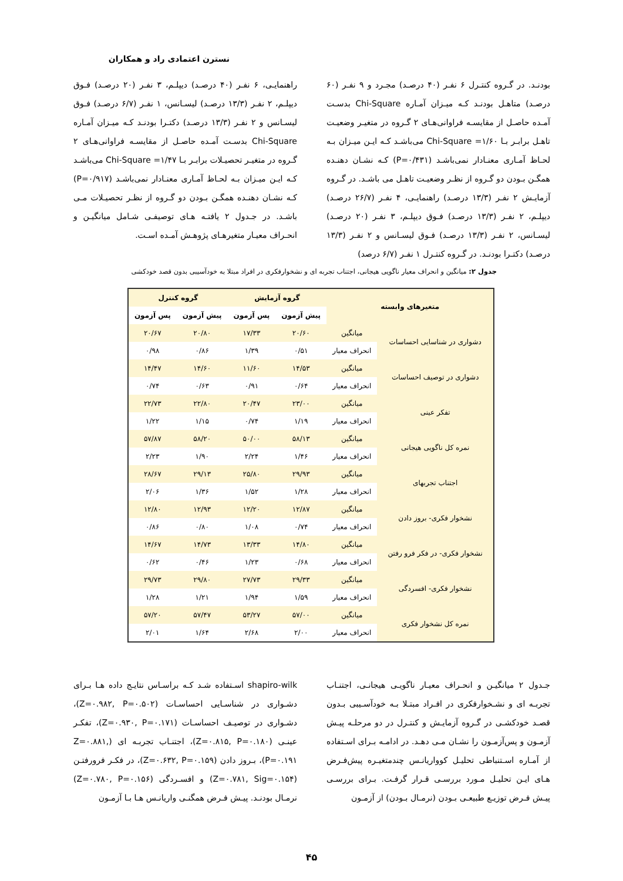نسترن اعتمادی راد و همکاران
بودنـد. در گـروه کنتـرل ۶ نفـر (۴۰ درصـد) مجـرد و ۹ نفـر (۶۰ درصـد) متاهـل بودنـد کـه میـزان آمـاره Chi-Square بدسـت آمـده حاصـل از مقایسـه فراوانی‌هـای ۲ گـروه در متغیـر وضعیـت تاهـل برابـر بـا ۱/۶۰= Chi-Square می‌باشـد کـه ایـن میـزان بـه لحـاظ آمـاری معنـادار نمی‌باشـد (P=۰/۴۳۱) کـه نشـان دهنـده همگـن بـودن دو گـروه از نظـر وضعیـت تاهـل می باشـد. در گـروه آزمایـش ۲ نفـر (۱۳/۳ درصـد) راهنمایـی، ۴ نفـر (۲۶/۷ درصـد) دیپلـم، ۲ نفـر (۱۳/۳ درصـد) فـوق دیپلـم، ۳ نفـر (۲۰ درصـد) لیسـانس، ۲ نفـر (۱۳/۳ درصـد) فـوق لیسـانس و ۲ نفـر (۱۳/۳ درصـد) دکتـرا بودنـد. در گـروه کنتـرل ۱ نفـر (۶/۷ درصد)
راهنمایـی، ۶ نفـر (۴۰ درصـد) دیپلـم، ۳ نفـر (۲۰ درصـد) فـوق دیپلـم، ۲ نفـر (۱۳/۳ درصـد) لیسـانس، ۱ نفـر (۶/۷ درصـد) فـوق لیسـانس و ۲ نفـر (۱۳/۳ درصـد) دکتـرا بودنـد کـه میـزان آمـاره Chi-Square بدسـت آمـده حاصـل از مقایسـه فراوانی‌هـای ۲ گـروه در متغیـر تحصیـلات برابـر بـا ۱/۴۷= Chi-Square می‌باشـد کـه ایـن میـزان بـه لحـاظ آمـاری معنـادار نمی‌باشـد (P=۰/۹۱۷) کـه نشـان دهنـده همگـن بـودن دو گـروه از نظـر تحصیـلات مـی باشـد. در جـدول ۲ یافتـه هـای توصیفـی شـامل میانگیـن و انحـراف معیـار متغیرهـای پژوهـش آمـده اسـت.
جدول ۲: میانگین و انحراف معیار ناگویی هیجانی، اجتناب تجربه ای و نشخوارفکری در افراد مبتلا به خودآسیبی بدون قصد خودکشی
| متغیرهای وابسته | | گروه آزمایش | | گروه کنترل | |
| --- | --- | --- | --- | --- | --- |
| | | پیش آزمون | پس آزمون | پیش آزمون | پس آزمون |
| دشواری در شناسایی احساسات | میانگین | ۲۰/۶۰ | ۱۷/۳۳ | ۲۰/۸۰ | ۲۰/۶۷ |
| | انحراف معیار | ۰/۵۱ | ۱/۳۹ | ۰/۸۶ | ۰/۹۸ |
| دشواری در توصیف احساسات | میانگین | ۱۴/۵۳ | ۱۱/۶۰ | ۱۴/۶۰ | ۱۴/۴۷ |
| | انحراف معیار | ۰/۶۴ | ۰/۹۱ | ۰/۶۳ | ۰/۷۴ |
| تفکر عینی | میانگین | ۲۳/۰۰ | ۲۰/۴۷ | ۲۲/۸۰ | ۲۲/۷۳ |
| | انحراف معیار | ۱/۱۹ | ۰/۷۴ | ۱/۱۵ | ۱/۲۲ |
| نمره کل ناگویی هیجانی | میانگین | ۵۸/۱۳ | ۵۰/۰۰ | ۵۸/۲۰ | ۵۷/۸۷ |
| | انحراف معیار | ۱/۴۶ | ۲/۲۴ | ۱/۹۰ | ۲/۲۳ |
| اجتناب تجربهای | میانگین | ۲۹/۹۳ | ۲۵/۸۰ | ۲۹/۱۳ | ۲۸/۶۷ |
| | انحراف معیار | ۱/۲۸ | ۱/۵۲ | ۱/۳۶ | ۲/۰۶ |
| نشخوار فکری- بروز دادن | میانگین | ۱۲/۸۷ | ۱۲/۲۰ | ۱۲/۹۳ | ۱۲/۸۰ |
| | انحراف معیار | ۰/۷۴ | ۱/۰۸ | ۰/۸۰ | ۰/۸۶ |
| نشخوار فکری- در فکر فرو رفتن | میانگین | ۱۴/۸۰ | ۱۳/۳۳ | ۱۴/۷۳ | ۱۴/۶۷ |
| | انحراف معیار | ۰/۶۸ | ۱/۲۳ | ۰/۴۶ | ۰/۶۲ |
| نشخوار فکری- افسردگی | میانگین | ۲۹/۳۳ | ۲۷/۷۳ | ۲۹/۸۰ | ۲۹/۷۳ |
| | انحراف معیار | ۱/۵۹ | ۱/۹۴ | ۱/۲۱ | ۱/۲۸ |
| نمره کل نشخوار فکری | میانگین | ۵۷/۰۰ | ۵۳/۲۷ | ۵۷/۴۷ | ۵۷/۲۰ |
| | انحراف معیار | ۲/۰۰ | ۲/۶۸ | ۱/۶۴ | ۲/۰۱ |
جـدول ۲ میانگیـن و انحـراف معیـار ناگویـی هیجانـی، اجتنـاب تجربـه ای و نشـخوارفکری در افـراد مبتـلا بـه خودآسـیبی بـدون قصـد خودکشـی در گـروه آزمایـش و کنتـرل در دو مرحلـه پیـش آزمـون و پس‌آزمـون را نشـان مـی دهـد. در ادامـه بـرای اسـتفاده از آمـاره اسـتنباطی تحلیـل کوواریانـس چندمتغیـره پیش‌فـرض هـای ایـن تحلیـل مـورد بررسـی قـرار گرفـت. بـرای بررسـی پیـش فـرض توزیـع طبیعـی بـودن (نرمـال بـودن) از آزمـون
shapiro-wilk اسـتفاده شـد کـه براسـاس نتایـج داده هـا بـرای دشـواری در شناسـایی احساسـات (Z=۰.۹۸۲, P=۰.۵۰۲)، دشـواری در توصیـف احساسـات (Z=۰.۹۳۰, P=۰.۱۷۱)، تفکـر عینـی (Z=۰.۸۱۵, P=۰.۱۸۰)، اجتنـاب تجربـه ای (Z=۰.۸۸۱, P=۰.۱۹۱)، بـروز دادن (Z=۰.۶۳۲, P=۰.۱۵۹)، در فکـر فرورفتـن (Z=۰.۷۸۱, Sig=۰.۱۵۴) و افسـردگی (Z=۰.۷۸۰, P=۰.۱۵۶) نرمـال بودنـد. پیـش فـرض همگنـی واریانـس هـا بـا آزمـون
۴۵